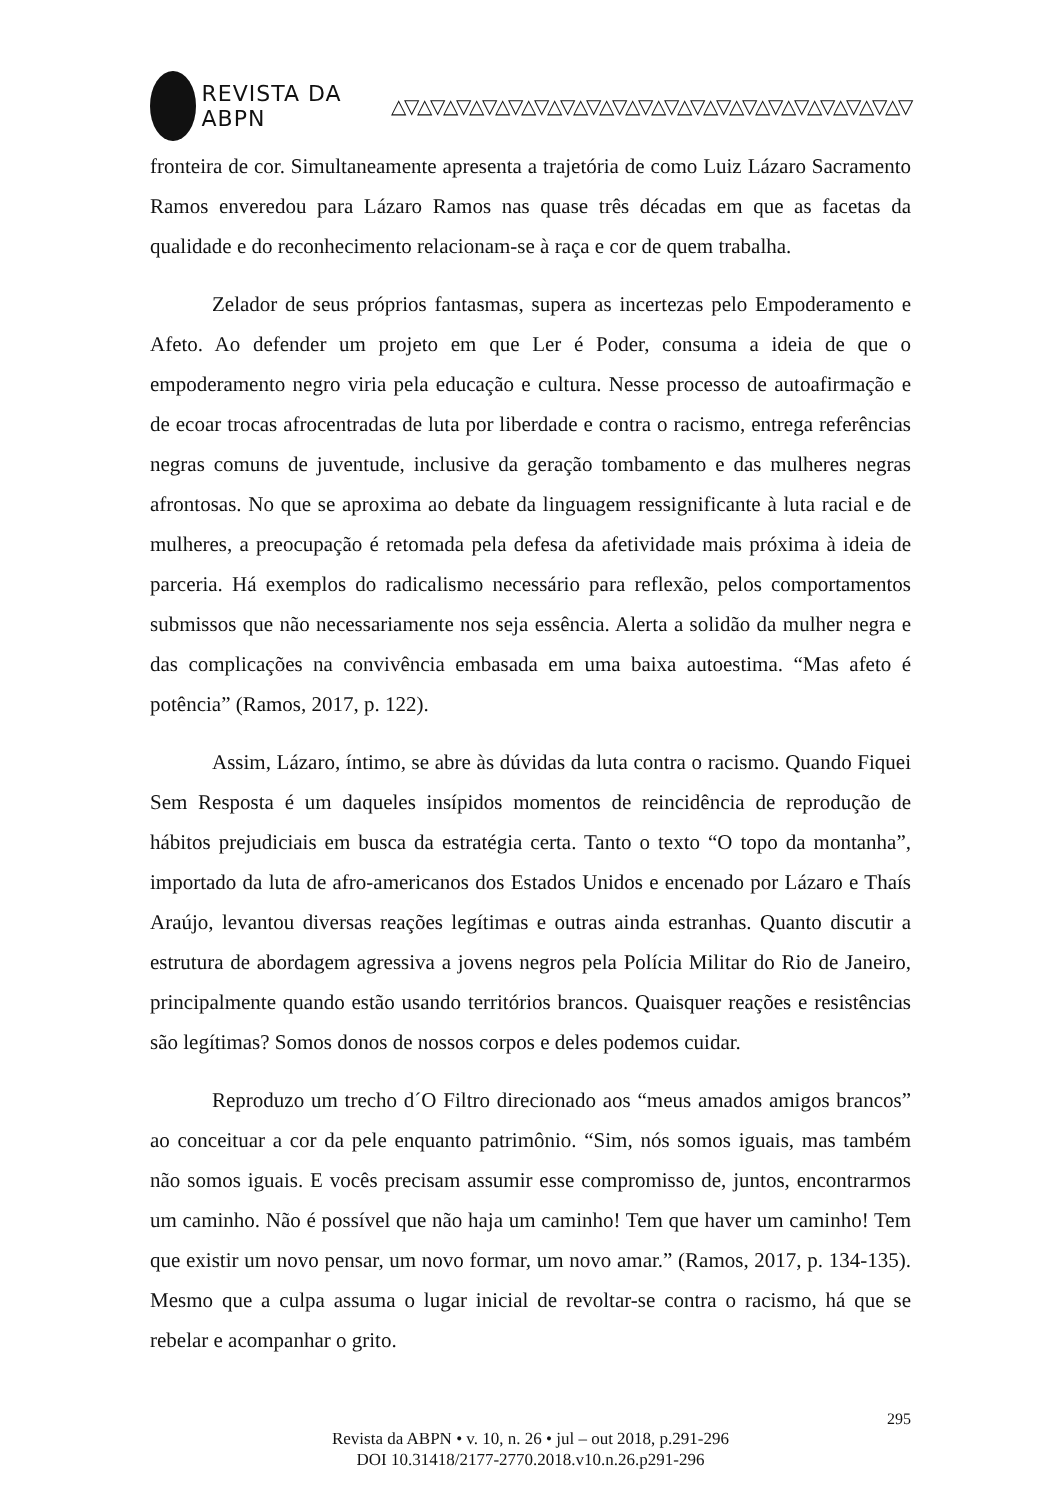REVISTA DA ABPN △▽△▽△▽△▽△▽△▽△▽△▽△▽△▽△▽△▽△▽△▽△▽△▽△▽△▽△▽△▽
fronteira de cor. Simultaneamente apresenta a trajetória de como Luiz Lázaro Sacramento Ramos enveredou para Lázaro Ramos nas quase três décadas em que as facetas da qualidade e do reconhecimento relacionam-se à raça e cor de quem trabalha.
Zelador de seus próprios fantasmas, supera as incertezas pelo Empoderamento e Afeto. Ao defender um projeto em que Ler é Poder, consuma a ideia de que o empoderamento negro viria pela educação e cultura. Nesse processo de autoafirmação e de ecoar trocas afrocentradas de luta por liberdade e contra o racismo, entrega referências negras comuns de juventude, inclusive da geração tombamento e das mulheres negras afrontosas. No que se aproxima ao debate da linguagem ressignificante à luta racial e de mulheres, a preocupação é retomada pela defesa da afetividade mais próxima à ideia de parceria. Há exemplos do radicalismo necessário para reflexão, pelos comportamentos submissos que não necessariamente nos seja essência. Alerta a solidão da mulher negra e das complicações na convivência embasada em uma baixa autoestima. “Mas afeto é potência” (Ramos, 2017, p. 122).
Assim, Lázaro, íntimo, se abre às dúvidas da luta contra o racismo. Quando Fiquei Sem Resposta é um daqueles insípidos momentos de reincidência de reprodução de hábitos prejudiciais em busca da estratégia certa. Tanto o texto “O topo da montanha”, importado da luta de afro-americanos dos Estados Unidos e encenado por Lázaro e Thaís Araújo, levantou diversas reações legítimas e outras ainda estranhas. Quanto discutir a estrutura de abordagem agressiva a jovens negros pela Polícia Militar do Rio de Janeiro, principalmente quando estão usando territórios brancos. Quaisquer reações e resistências são legítimas? Somos donos de nossos corpos e deles podemos cuidar.
Reproduzo um trecho d´O Filtro direcionado aos “meus amados amigos brancos” ao conceituar a cor da pele enquanto patrimônio. “Sim, nós somos iguais, mas também não somos iguais. E vocês precisam assumir esse compromisso de, juntos, encontrarmos um caminho. Não é possível que não haja um caminho! Tem que haver um caminho! Tem que existir um novo pensar, um novo formar, um novo amar.” (Ramos, 2017, p. 134-135). Mesmo que a culpa assuma o lugar inicial de revoltar-se contra o racismo, há que se rebelar e acompanhar o grito.
295
Revista da ABPN • v. 10, n. 26 • jul – out 2018, p.291-296
DOI 10.31418/2177-2770.2018.v10.n.26.p291-296